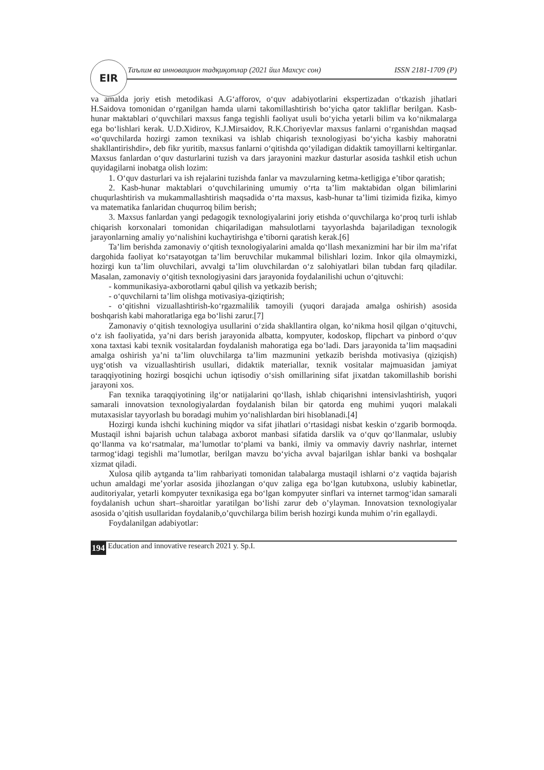EIR
Таълим ва инновацион тадқиқотлар (2021 йил Махсус сон) ISSN 2181-1709 (P)
va amalda joriy etish metodikasi A.G‘afforov, o‘quv adabiyotlarini ekspertizadan o‘tkazish jihatlari H.Saidova tomonidan o‘rganilgan hamda ularni takomillashtirish bo‘yicha qator takliflar berilgan. Kasb-hunar maktablari o‘quvchilari maxsus fanga tegishli faoliyat usuli bo‘yicha yetarli bilim va ko‘nikmalarga ega bo‘lishlari kerak. U.D.Xidirov, K.J.Mirsaidov, R.K.Choriyevlar maxsus fanlarni o‘rganishdan maqsad «o‘quvchilarda hozirgi zamon texnikasi va ishlab chiqarish texnologiyasi bo‘yicha kasbiy mahoratni shakllantirishdir», deb fikr yuritib, maxsus fanlarni o‘qitishda qo‘yiladigan didaktik tamoyillarni keltirganlar. Maxsus fanlardan o‘quv dasturlarini tuzish va dars jarayonini mazkur dasturlar asosida tashkil etish uchun quyidagilarni inobatga olish lozim:
1. O‘quv dasturlari va ish rejalarini tuzishda fanlar va mavzularning ketma-ketligiga e’tibor qaratish;
2. Kasb-hunar maktablari o‘quvchilarining umumiy o‘rta ta’lim maktabidan olgan bilimlarini chuqurlashtirish va mukammallashtirish maqsadida o‘rta maxsus, kasb-hunar ta’limi tizimida fizika, kimyo va matematika fanlaridan chuqurroq bilim berish;
3. Maxsus fanlardan yangi pedagogik texnologiyalarini joriy etishda o‘quvchilarga ko‘proq turli ishlab chiqarish korxonalari tomonidan chiqariladigan mahsulotlarni tayyorlashda bajariladigan texnologik jarayonlarning amaliy yo‘nalishini kuchaytirishga e’tiborni qaratish kerak.[6]
Ta’lim berishda zamonaviy o‘qitish texnologiyalarini amalda qo‘llash mexanizmini har bir ilm ma’rifat dargohida faoliyat ko‘rsatayotgan ta’lim beruvchilar mukammal bilishlari lozim. Inkor qila olmaymizki, hozirgi kun ta’lim oluvchilari, avvalgi ta’lim oluvchilardan o‘z salohiyatlari bilan tubdan farq qiladilar. Masalan, zamonaviy o‘qitish texnologiyasini dars jarayonida foydalanilishi uchun o‘qituvchi:
- kommunikasiya-axborotlarni qabul qilish va yetkazib berish;
- o‘quvchilarni ta’lim olishga motivasiya-qiziqtirish;
- o‘qitishni vizuallashtirish-ko‘rgazmalilik tamoyili (yuqori darajada amalga oshirish) asosida boshqarish kabi mahoratlariga ega bo‘lishi zarur.[7]
Zamonaviy o‘qitish texnologiya usullarini o‘zida shakllantira olgan, ko‘nikma hosil qilgan o‘qituvchi, o‘z ish faoliyatida, ya’ni dars berish jarayonida albatta, kompyuter, kodoskop, flipchart va pinbord o‘quv xona taxtasi kabi texnik vositalardan foydalanish mahoratiga ega bo‘ladi. Dars jarayonida ta’lim maqsadini amalga oshirish ya’ni ta’lim oluvchilarga ta’lim mazmunini yetkazib berishda motivasiya (qiziqish) uyg‘otish va vizuallashtirish usullari, didaktik materiallar, texnik vositalar majmuasidan jamiyat taraqqiyotining hozirgi bosqichi uchun iqtisodiy o‘sish omillarining sifat jixatdan takomillashib borishi jarayoni xos.
Fan texnika taraqqiyotining ilg‘or natijalarini qo‘llash, ishlab chiqarishni intensivlashtirish, yuqori samarali innovatsion texnologiyalardan foydalanish bilan bir qatorda eng muhimi yuqori malakali mutaxasislar tayyorlash bu boradagi muhim yo‘nalishlardan biri hisoblanadi.[4]
Hozirgi kunda ishchi kuchining miqdor va sifat jihatlari o‘rtasidagi nisbat keskin o‘zgarib bormoqda. Mustaqil ishni bajarish uchun talabaga axborot manbasi sifatida darslik va o‘quv qo‘llanmalar, uslubiy qo‘llanma va ko‘rsatmalar, ma’lumotlar to‘plami va banki, ilmiy va ommaviy davriy nashrlar, internet tarmog‘idagi tegishli ma’lumotlar, berilgan mavzu bo‘yicha avval bajarilgan ishlar banki va boshqalar xizmat qiladi.
Xulosa qilib aytganda ta’lim rahbariyati tomonidan talabalarga mustaqil ishlarni o‘z vaqtida bajarish uchun amaldagi me’yorlar asosida jihozlangan o‘quv zaliga ega bo‘lgan kutubxona, uslubiy kabinetlar, auditoriyalar, yetarli kompyuter texnikasiga ega bo‘lgan kompyuter sinflari va internet tarmog‘idan samarali foydalanish uchun shart–sharoitlar yaratilgan bo‘lishi zarur deb o’ylayman. Innovatsion texnologiyalar asosida o’qitish usullaridan foydalanib,o’quvchilarga bilim berish hozirgi kunda muhim o’rin egallaydi.
Foydalanilgan adabiyotlar:
194 Education and innovative research 2021 y. Sp.I.